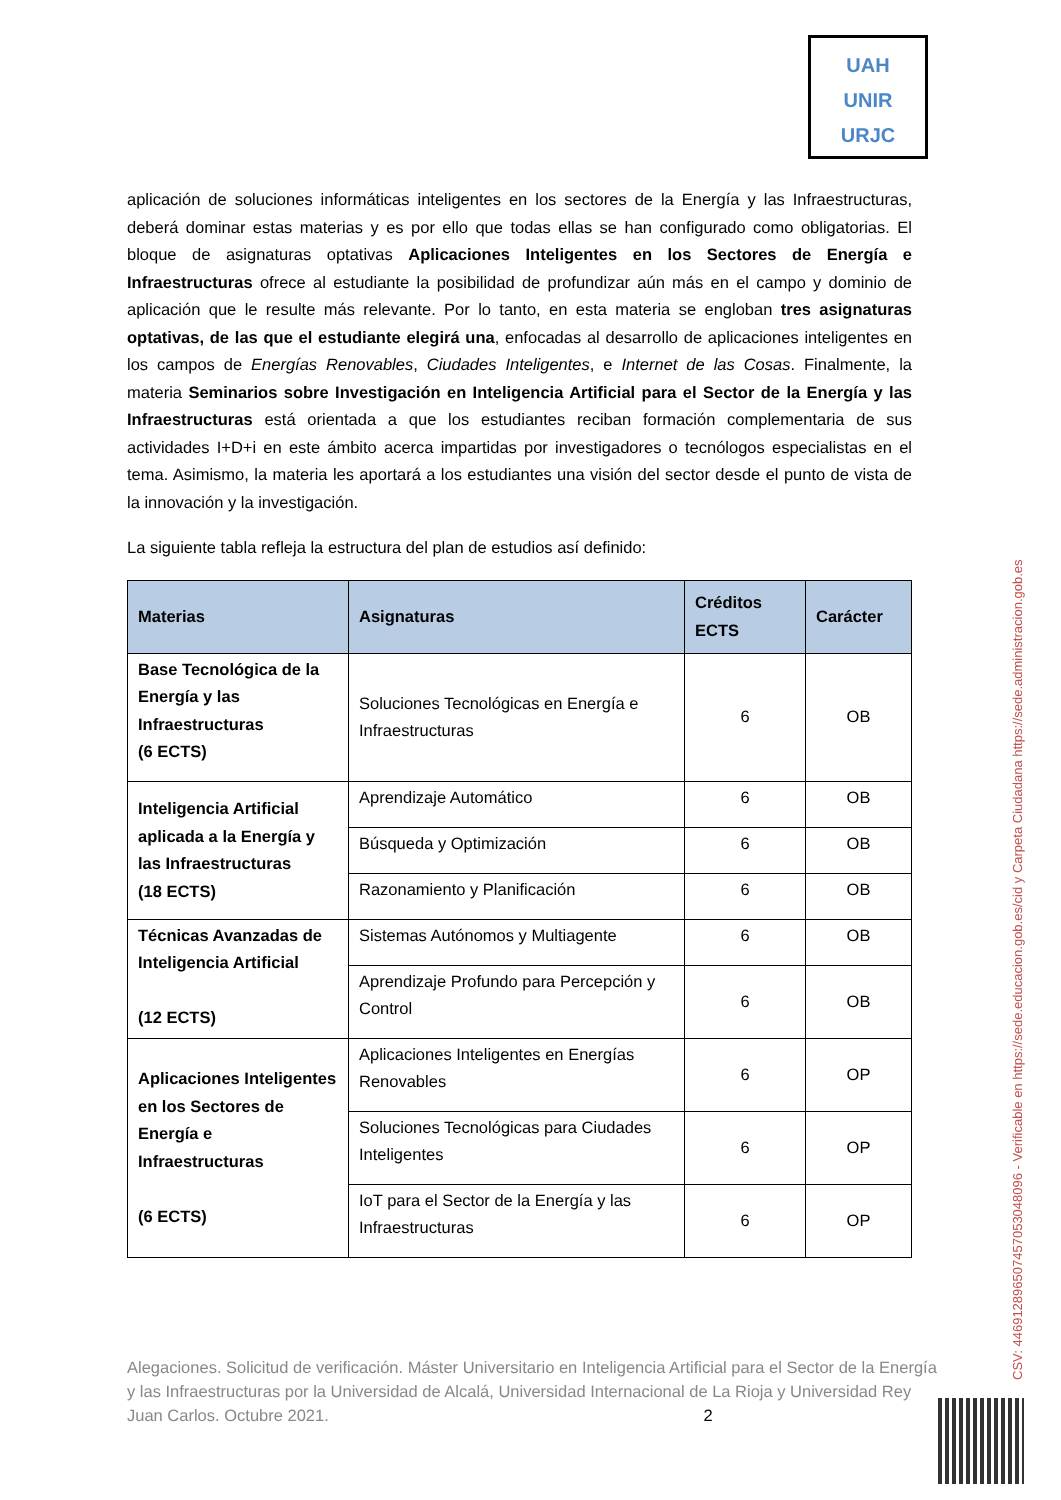UAH
UNIR
URJC
aplicación de soluciones informáticas inteligentes en los sectores de la Energía y las Infraestructuras, deberá dominar estas materias y es por ello que todas ellas se han configurado como obligatorias. El bloque de asignaturas optativas Aplicaciones Inteligentes en los Sectores de Energía e Infraestructuras ofrece al estudiante la posibilidad de profundizar aún más en el campo y dominio de aplicación que le resulte más relevante. Por lo tanto, en esta materia se engloban tres asignaturas optativas, de las que el estudiante elegirá una, enfocadas al desarrollo de aplicaciones inteligentes en los campos de Energías Renovables, Ciudades Inteligentes, e Internet de las Cosas. Finalmente, la materia Seminarios sobre Investigación en Inteligencia Artificial para el Sector de la Energía y las Infraestructuras está orientada a que los estudiantes reciban formación complementaria de sus actividades I+D+i en este ámbito acerca impartidas por investigadores o tecnólogos especialistas en el tema. Asimismo, la materia les aportará a los estudiantes una visión del sector desde el punto de vista de la innovación y la investigación.
La siguiente tabla refleja la estructura del plan de estudios así definido:
| Materias | Asignaturas | Créditos ECTS | Carácter |
| --- | --- | --- | --- |
| Base Tecnológica de la Energía y las Infraestructuras (6 ECTS) | Soluciones Tecnológicas en Energía e Infraestructuras | 6 | OB |
| Inteligencia Artificial aplicada a la Energía y las Infraestructuras (18 ECTS) | Aprendizaje Automático | 6 | OB |
| | Búsqueda y Optimización | 6 | OB |
| | Razonamiento y Planificación | 6 | OB |
| Técnicas Avanzadas de Inteligencia Artificial (12 ECTS) | Sistemas Autónomos y Multiagente | 6 | OB |
| | Aprendizaje Profundo para Percepción y Control | 6 | OB |
| Aplicaciones Inteligentes en los Sectores de Energía e Infraestructuras (6 ECTS) | Aplicaciones Inteligentes en Energías Renovables | 6 | OP |
| | Soluciones Tecnológicas para Ciudades Inteligentes | 6 | OP |
| | IoT para el Sector de la Energía y las Infraestructuras | 6 | OP |
Alegaciones. Solicitud de verificación. Máster Universitario en Inteligencia Artificial para el Sector de la Energía y las Infraestructuras por la Universidad de Alcalá, Universidad Internacional de La Rioja y Universidad Rey Juan Carlos. Octubre 2021. 2
CSV: 446912896507457053048096 - Verificable en https://sede.educacion.gob.es/cid y Carpeta Ciudadana https://sede.administracion.gob.es